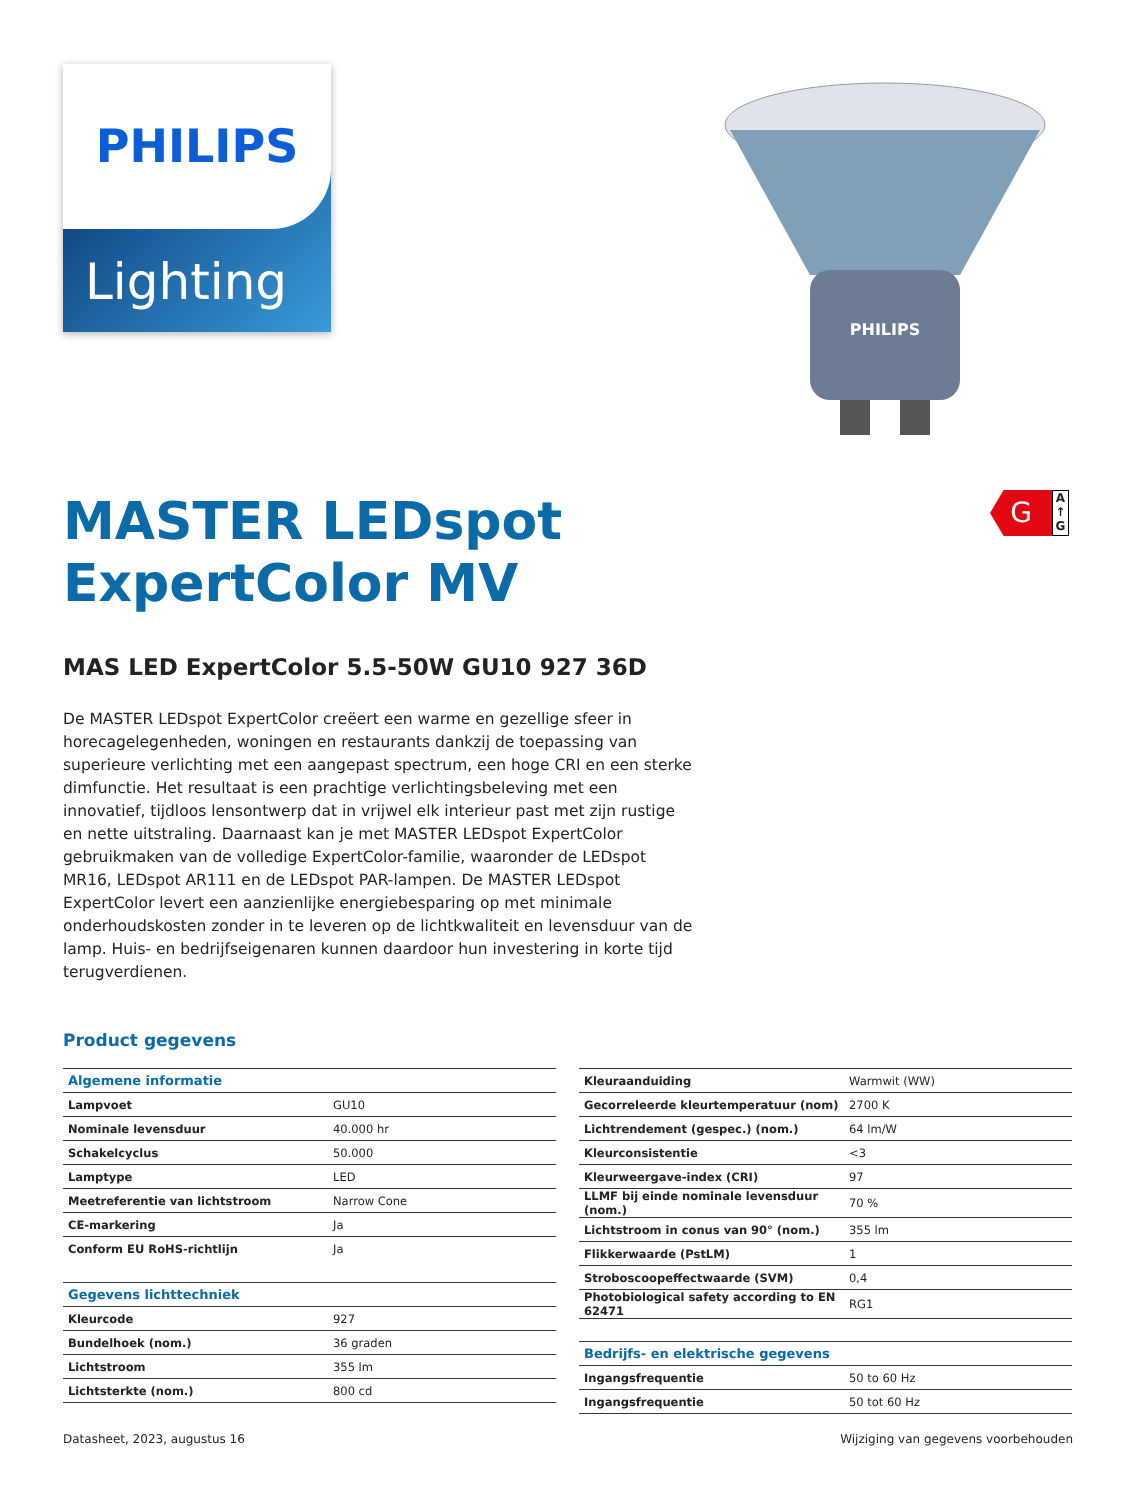PHILIPS
Lighting
PHILIPS
G
A
↑
G
MASTER LEDspot
ExpertColor MV
MAS LED ExpertColor 5.5-50W GU10 927 36D
De MASTER LEDspot ExpertColor creëert een warme en gezellige sfeer in horecagelegenheden, woningen en restaurants dankzij de toepassing van superieure verlichting met een aangepast spectrum, een hoge CRI en een sterke dimfunctie. Het resultaat is een prachtige verlichtingsbeleving met een innovatief, tijdloos lensontwerp dat in vrijwel elk interieur past met zijn rustige en nette uitstraling. Daarnaast kan je met MASTER LEDspot ExpertColor gebruikmaken van de volledige ExpertColor-familie, waaronder de LEDspot MR16, LEDspot AR111 en de LEDspot PAR-lampen. De MASTER LEDspot ExpertColor levert een aanzienlijke energiebesparing op met minimale onderhoudskosten zonder in te leveren op de lichtkwaliteit en levensduur van de lamp. Huis- en bedrijfseigenaren kunnen daardoor hun investering in korte tijd terugverdienen.
Product gegevens
| Algemene informatie | |
| Lampvoet | GU10 |
| Nominale levensduur | 40.000 hr |
| Schakelcyclus | 50.000 |
| Lamptype | LED |
| Meetreferentie van lichtstroom | Narrow Cone |
| CE-markering | Ja |
| Conform EU RoHS-richtlijn | Ja |
| Gegevens lichttechniek | |
| Kleurcode | 927 |
| Bundelhoek (nom.) | 36 graden |
| Lichtstroom | 355 lm |
| Lichtsterkte (nom.) | 800 cd |
| Kleuraanduiding | Warmwit (WW) |
| Gecorreleerde kleurtemperatuur (nom) | 2700 K |
| Lichtrendement (gespec.) (nom.) | 64 lm/W |
| Kleurconsistentie | <3 |
| Kleurweergave-index (CRI) | 97 |
| LLMF bij einde nominale levensduur (nom.) | 70 % |
| Lichtstroom in conus van 90° (nom.) | 355 lm |
| Flikkerwaarde (PstLM) | 1 |
| Stroboscoopeffectwaarde (SVM) | 0,4 |
| Photobiological safety according to EN 62471 | RG1 |
| Bedrijfs- en elektrische gegevens | |
| Ingangsfrequentie | 50 to 60 Hz |
| Ingangsfrequentie | 50 tot 60 Hz |
Datasheet, 2023, augustus 16 Wijziging van gegevens voorbehouden